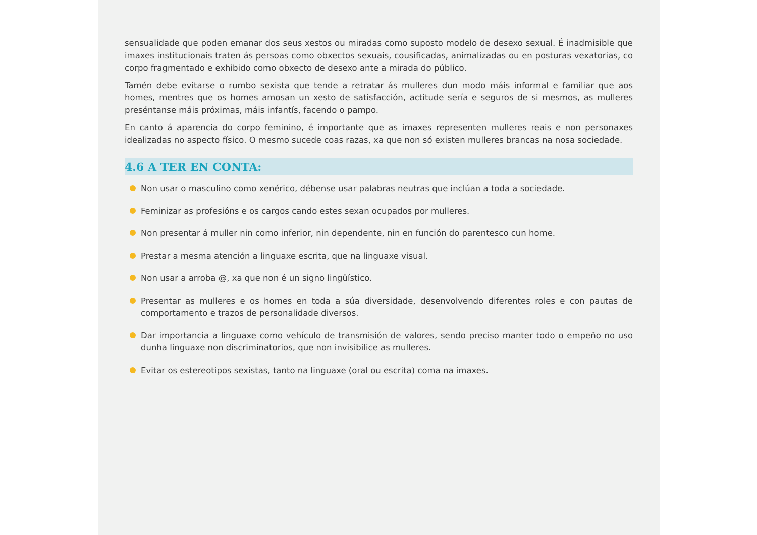sensualidade que poden emanar dos seus xestos ou miradas como suposto modelo de desexo sexual. É inadmisible que imaxes institucionais traten ás persoas como obxectos sexuais, cousificadas, animalizadas ou en posturas vexatorias, co corpo fragmentado e exhibido como obxecto de desexo ante a mirada do público.
Tamén debe evitarse o rumbo sexista que tende a retratar ás mulleres dun modo máis informal e familiar que aos homes, mentres que os homes amosan un xesto de satisfacción, actitude sería e seguros de si mesmos, as mulleres preséntanse máis próximas, máis infantís, facendo o pampo.
En canto á aparencia do corpo feminino, é importante que as imaxes representen mulleres reais e non personaxes idealizadas no aspecto físico. O mesmo sucede coas razas, xa que non só existen mulleres brancas na nosa sociedade.
4.6 A TER EN CONTA:
Non usar o masculino como xenérico, débense usar palabras neutras que inclúan a toda a sociedade.
Feminizar as profesións e os cargos cando estes sexan ocupados por mulleres.
Non presentar á muller nin como inferior, nin dependente, nin en función do parentesco cun home.
Prestar a mesma atención a linguaxe escrita, que na linguaxe visual.
Non usar a arroba @, xa que non é un signo lingüístico.
Presentar as mulleres e os homes en toda a súa diversidade, desenvolvendo diferentes roles e con pautas de comportamento e trazos de personalidade diversos.
Dar importancia a linguaxe como vehículo de transmisión de valores, sendo preciso manter todo o empeño no uso dunha linguaxe non discriminatorios, que non invisibilice as mulleres.
Evitar os estereotipos sexistas, tanto na linguaxe (oral ou escrita) coma na imaxes.